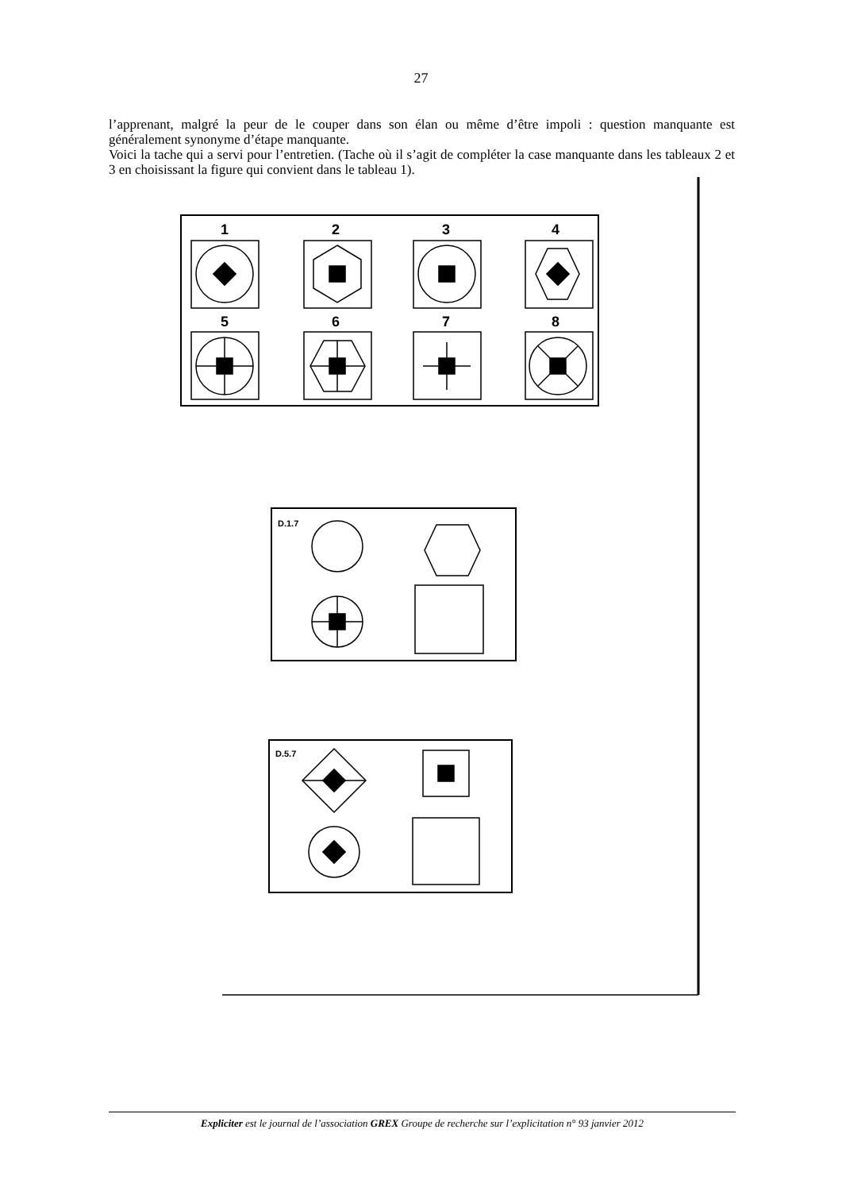27
l’apprenant, malgré la peur de le couper dans son élan ou même d’être impoli : question manquante est généralement synonyme d’étape manquante.
Voici la tache qui a servi pour l’entretien. (Tache où il s’agit de compléter la case manquante dans les tableaux 2 et 3 en choisissant la figure qui convient dans le tableau 1).
1
2
3
4
5
6
7
8
D.1.7
D.5.7
Expliciter est le journal de l’association GREX Groupe de recherche sur l’explicitation n° 93 janvier 2012